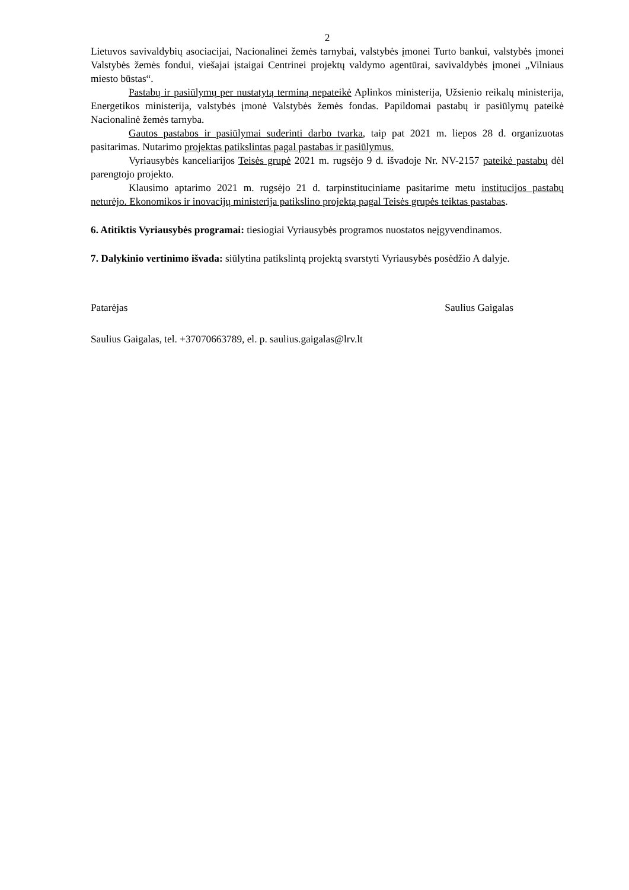2
Lietuvos savivaldybių asociacijai, Nacionalinei žemės tarnybai, valstybės įmonei Turto bankui, valstybės įmonei Valstybės žemės fondui, viešajai įstaigai Centrinei projektų valdymo agentūrai, savivaldybės įmonei „Vilniaus miesto būstas“.
Pastabų ir pasiūlymų per nustatytą terminą nepateikė Aplinkos ministerija, Užsienio reikalų ministerija, Energetikos ministerija, valstybės įmonė Valstybės žemės fondas. Papildomai pastabų ir pasiūlymų pateikė Nacionalinė žemės tarnyba.
Gautos pastabos ir pasiūlymai suderinti darbo tvarka, taip pat 2021 m. liepos 28 d. organizuotas pasitarimas. Nutarimo projektas patikslintas pagal pastabas ir pasiūlymus.
Vyriausybės kanceliarijos Teisės grupė 2021 m. rugsėjo 9 d. išvadoje Nr. NV-2157 pateikė pastabų dėl parengtojo projekto.
Klausimo aptarimo 2021 m. rugsėjo 21 d. tarpinstituciniame pasitarime metu institucijos pastabų neturėjo. Ekonomikos ir inovacijų ministerija patikslino projektą pagal Teisės grupės teiktas pastabas.
6. Atitiktis Vyriausybės programai: tiesiogiai Vyriausybės programos nuostatos neįgyvendinamos.
7. Dalykinio vertinimo išvada: siūlytina patikslintą projektą svarstyti Vyriausybės posėdžio A dalyje.
Patarėjas Saulius Gaigalas
Saulius Gaigalas, tel. +37070663789, el. p. saulius.gaigalas@lrv.lt